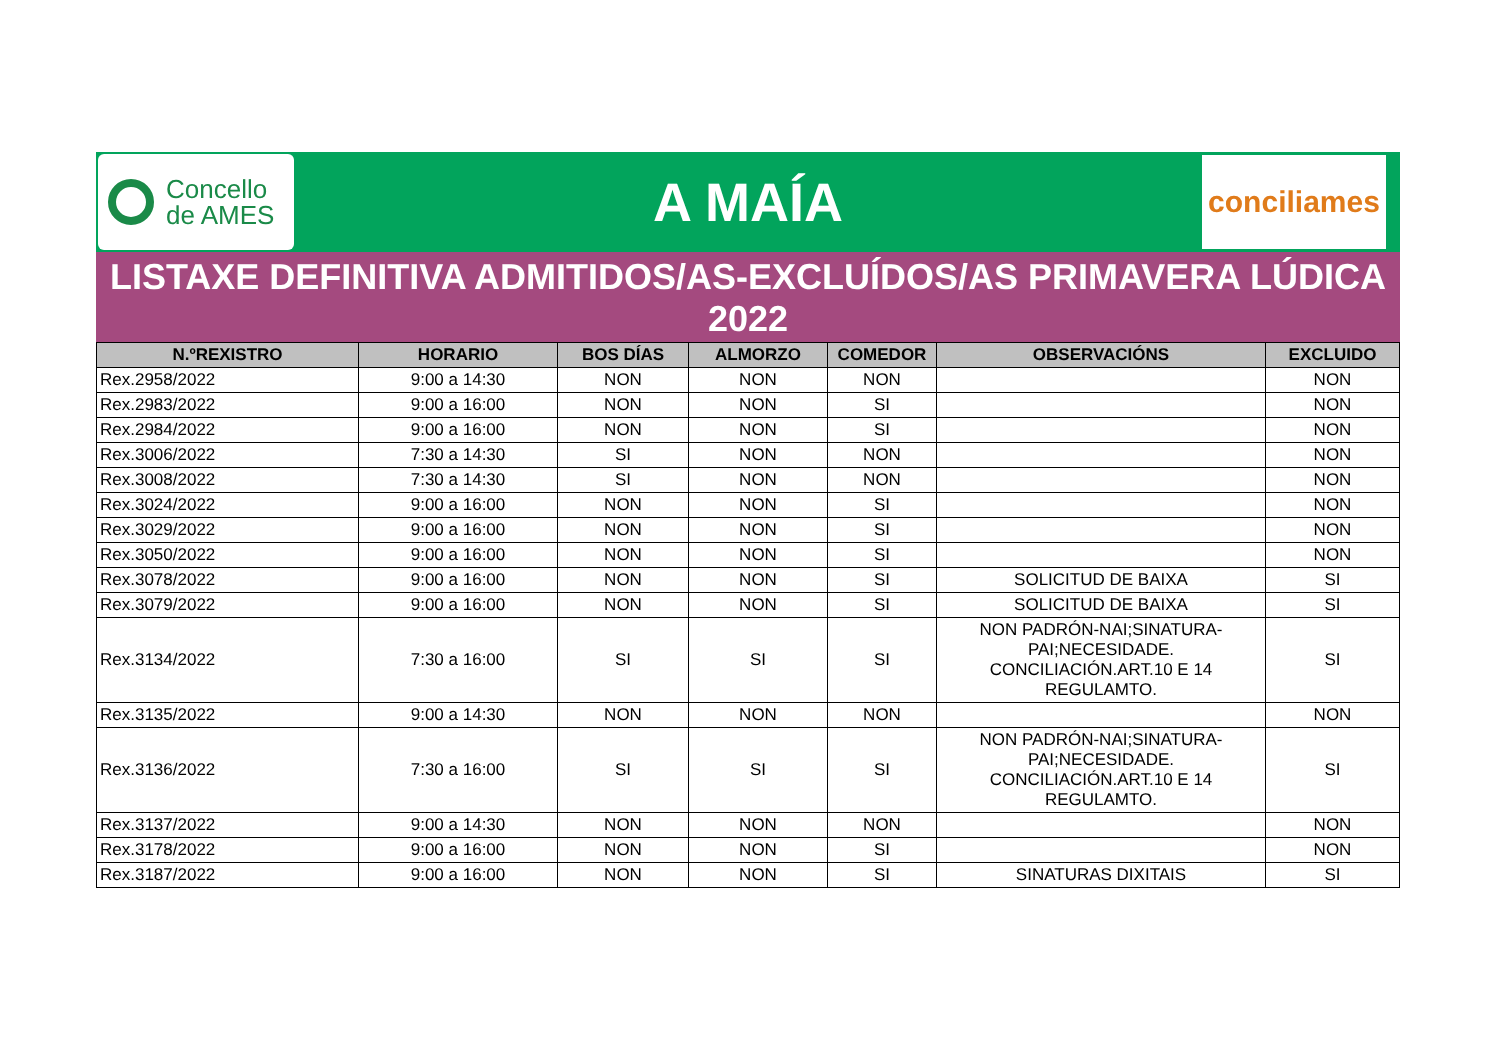Concello
de AMES
A MAÍA
conciliames
LISTAXE DEFINITIVA ADMITIDOS/AS-EXCLUÍDOS/AS PRIMAVERA LÚDICA
2022
| N.ºREXISTRO | HORARIO | BOS DÍAS | ALMORZO | COMEDOR | OBSERVACIÓNS | EXCLUIDO |
| --- | --- | --- | --- | --- | --- | --- |
| Rex.2958/2022 | 9:00 a 14:30 | NON | NON | NON | | NON |
| Rex.2983/2022 | 9:00 a 16:00 | NON | NON | SI | | NON |
| Rex.2984/2022 | 9:00 a 16:00 | NON | NON | SI | | NON |
| Rex.3006/2022 | 7:30 a 14:30 | SI | NON | NON | | NON |
| Rex.3008/2022 | 7:30 a 14:30 | SI | NON | NON | | NON |
| Rex.3024/2022 | 9:00 a 16:00 | NON | NON | SI | | NON |
| Rex.3029/2022 | 9:00 a 16:00 | NON | NON | SI | | NON |
| Rex.3050/2022 | 9:00 a 16:00 | NON | NON | SI | | NON |
| Rex.3078/2022 | 9:00 a 16:00 | NON | NON | SI | SOLICITUD DE BAIXA | SI |
| Rex.3079/2022 | 9:00 a 16:00 | NON | NON | SI | SOLICITUD DE BAIXA | SI |
| Rex.3134/2022 | 7:30 a 16:00 | SI | SI | SI | NON PADRÓN-NAI;SINATURA- PAI;NECESIDADE. CONCILIACIÓN.ART.10 E 14 REGULAMTO. | SI |
| Rex.3135/2022 | 9:00 a 14:30 | NON | NON | NON | | NON |
| Rex.3136/2022 | 7:30 a 16:00 | SI | SI | SI | NON PADRÓN-NAI;SINATURA- PAI;NECESIDADE. CONCILIACIÓN.ART.10 E 14 REGULAMTO. | SI |
| Rex.3137/2022 | 9:00 a 14:30 | NON | NON | NON | | NON |
| Rex.3178/2022 | 9:00 a 16:00 | NON | NON | SI | | NON |
| Rex.3187/2022 | 9:00 a 16:00 | NON | NON | SI | SINATURAS DIXITAIS | SI |